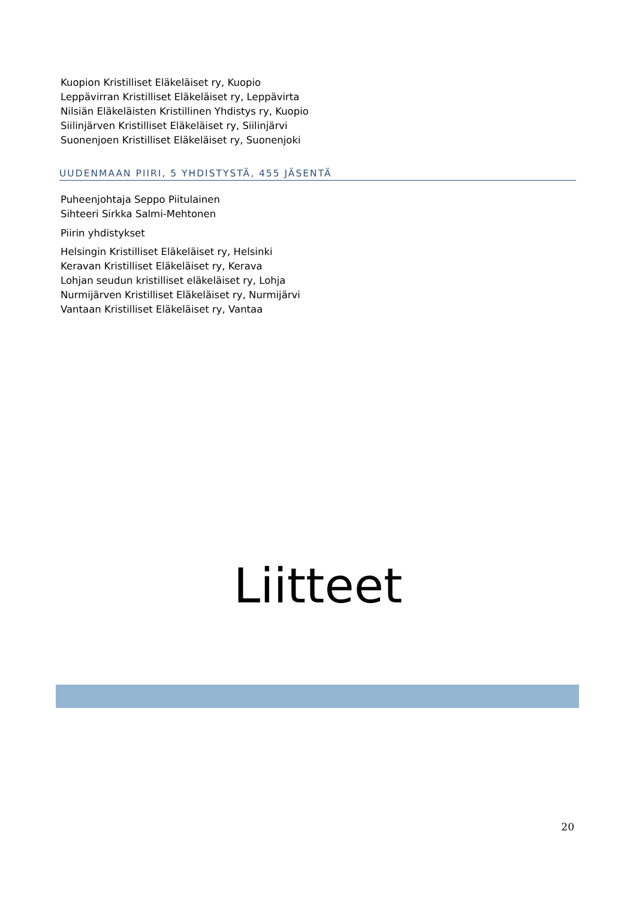Kuopion Kristilliset Eläkeläiset ry, Kuopio
Leppävirran Kristilliset Eläkeläiset ry, Leppävirta
Nilsiän Eläkeläisten Kristillinen Yhdistys ry, Kuopio
Siilinjärven Kristilliset Eläkeläiset ry, Siilinjärvi
Suonenjoen Kristilliset Eläkeläiset ry, Suonenjoki
UUDENMAAN PIIRI, 5 YHDISTYSTÄ, 455 JÄSENTÄ
Puheenjohtaja Seppo Piitulainen
Sihteeri Sirkka Salmi-Mehtonen
Piirin yhdistykset
Helsingin Kristilliset Eläkeläiset ry, Helsinki
Keravan Kristilliset Eläkeläiset ry, Kerava
Lohjan seudun kristilliset eläkeläiset ry, Lohja
Nurmijärven Kristilliset Eläkeläiset ry, Nurmijärvi
Vantaan Kristilliset Eläkeläiset ry, Vantaa
Liitteet
20